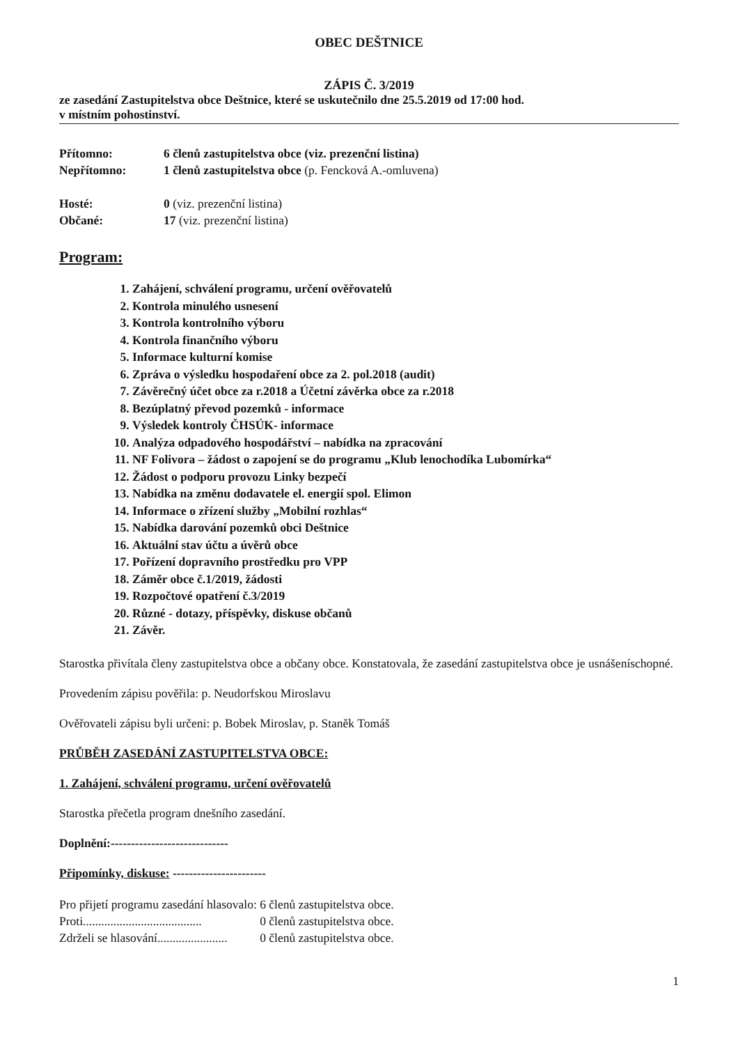OBEC DEŠTNICE
ZÁPIS Č. 3/2019
ze zasedání Zastupitelstva obce Deštnice, které se uskutečnilo dne 25.5.2019 od 17:00 hod.
v místním pohostinství.
Přítomno: 6 členů zastupitelstva obce (viz. prezenční listina)
Nepřítomno: 1 členů zastupitelstva obce (p. Fencková A.-omluvena)
Hosté: 0 (viz. prezenční listina)
Občané: 17 (viz. prezenční listina)
Program:
1. Zahájení, schválení programu, určení ověřovatelů
2. Kontrola minulého usnesení
3. Kontrola kontrolního výboru
4. Kontrola finančního výboru
5. Informace kulturní komise
6. Zpráva o výsledku hospodaření obce za 2. pol.2018 (audit)
7. Závěrečný účet obce za r.2018 a Účetní závěrka obce za r.2018
8. Bezúplatný převod pozemků - informace
9. Výsledek kontroly ČHSÚK- informace
10. Analýza odpadového hospodářství – nabídka na zpracování
11. NF Folivora – žádost o zapojení se do programu „Klub lenochodíka Lubomírka“
12. Žádost o podporu provozu Linky bezpečí
13. Nabídka na změnu dodavatele el. energií spol. Elimon
14. Informace o zřízení služby „Mobilní rozhlas“
15. Nabídka darování pozemků obci Deštnice
16. Aktuální stav účtu a úvěrů obce
17. Pořízení dopravního prostředku pro VPP
18. Záměr obce č.1/2019, žádosti
19. Rozpočtové opatření č.3/2019
20. Různé - dotazy, příspěvky, diskuse občanů
21. Závěr.
Starostka přivítala členy zastupitelstva obce a občany obce. Konstatovala, že zasedání zastupitelstva obce je usnášeníschopné.
Provedením zápisu pověřila: p. Neudorfskou Miroslavu
Ověřovateli zápisu byli určeni: p. Bobek Miroslav, p. Staněk Tomáš
PRŮBĚH ZASEDÁNÍ ZASTUPITELSTVA OBCE:
1. Zahájení, schválení programu, určení ověřovatelů
Starostka přečetla program dnešního zasedání.
Doplnění:-----------------------------
Připomínky, diskuse: -----------------------
| Pro přijetí programu zasedání hlasovalo: | 6 členů zastupitelstva obce. |
| Proti....................................... | 0 členů zastupitelstva obce. |
| Zdrželi se hlasování....................... | 0 členů zastupitelstva obce. |
1